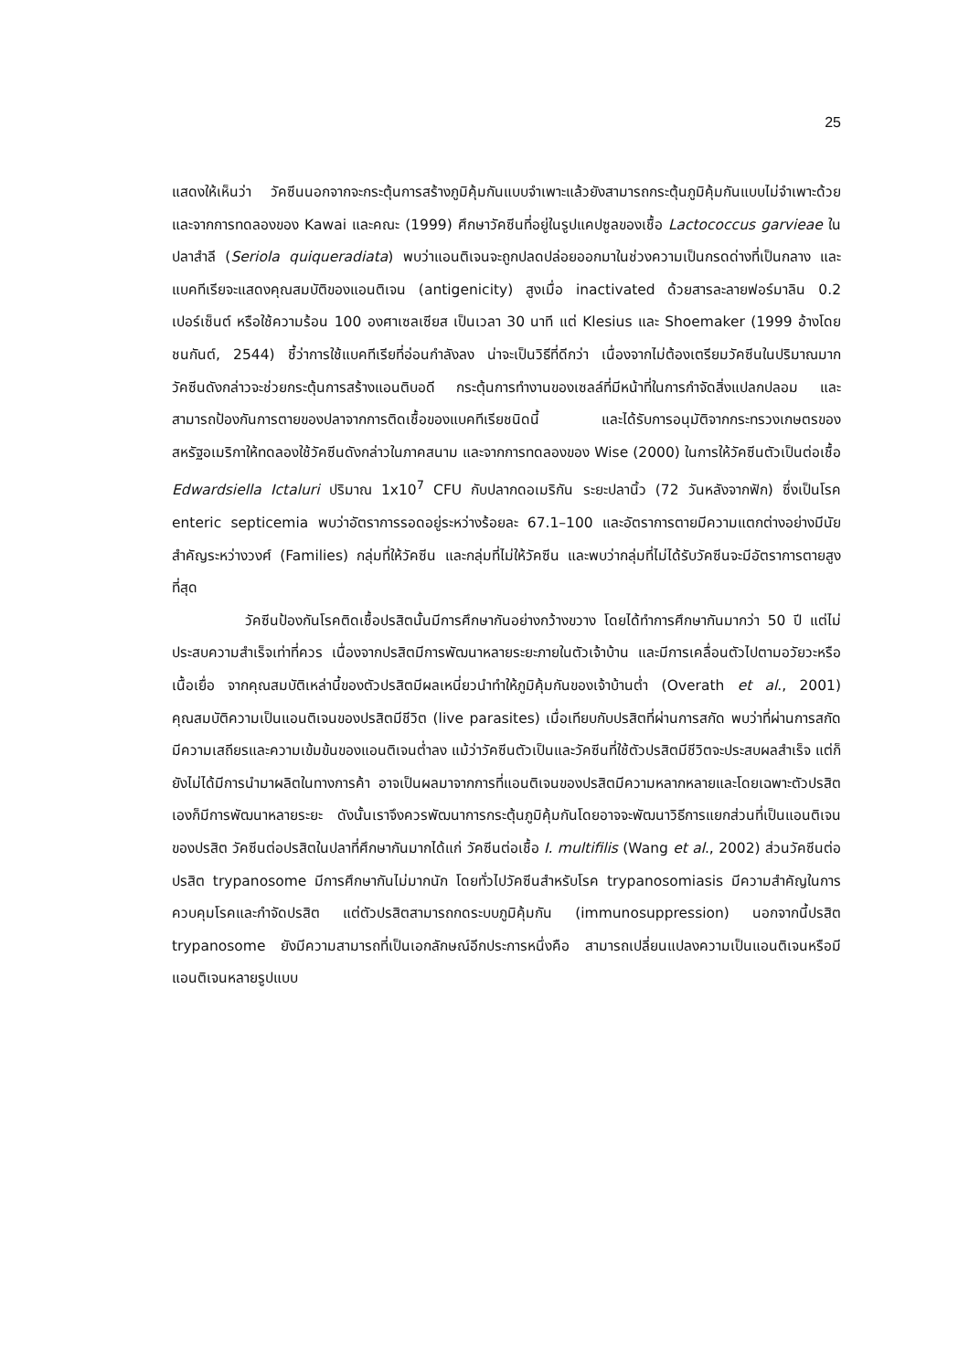25
แสดงให้เห็นว่า วัคซีนนอกจากจะกระตุ้นการสร้างภูมิคุ้มกันแบบจำเพาะแล้วยังสามารถกระตุ้นภูมิคุ้มกันแบบไม่จำเพาะด้วย และจากการทดลองของ Kawai และคณะ (1999) ศึกษาวัคซีนที่อยู่ในรูปแคปซูลของเชื้อ Lactococcus garvieae ในปลาสำลี (Seriola quiqueradiata) พบว่าแอนติเจนจะถูกปลดปล่อยออกมาในช่วงความเป็นกรดด่างที่เป็นกลาง และแบคทีเรียจะแสดงคุณสมบัติของแอนติเจน (antigenicity) สูงเมื่อ inactivated ด้วยสารละลายฟอร์มาลิน 0.2 เปอร์เซ็นต์ หรือใช้ความร้อน 100 องศาเซลเซียส เป็นเวลา 30 นาที แต่ Klesius และ Shoemaker (1999 อ้างโดย ชนกันต์, 2544) ชี้ว่าการใช้แบคทีเรียที่อ่อนกำลังลง น่าจะเป็นวิธีที่ดีกว่า เนื่องจากไม่ต้องเตรียมวัคซีนในปริมาณมาก วัคซีนดังกล่าวจะช่วยกระตุ้นการสร้างแอนติบอดี กระตุ้นการทำงานของเซลล์ที่มีหน้าที่ในการกำจัดสิ่งแปลกปลอม และสามารถป้องกันการตายของปลาจากการติดเชื้อของแบคทีเรียชนิดนี้ และได้รับการอนุมัติจากกระทรวงเกษตรของสหรัฐอเมริกาให้ทดลองใช้วัคซีนดังกล่าวในภาคสนาม และจากการทดลองของ Wise (2000) ในการให้วัคซีนตัวเป็นต่อเชื้อ Edwardsiella Ictaluri ปริมาณ 1x10<sup>7</sup> CFU กับปลากดอเมริกัน ระยะปลานิ้ว (72 วันหลังจากฟัก) ซึ่งเป็นโรค enteric septicemia พบว่าอัตราการรอดอยู่ระหว่างร้อยละ 67.1–100 และอัตราการตายมีความแตกต่างอย่างมีนัยสำคัญระหว่างวงศ์ (Families) กลุ่มที่ให้วัคซีน และกลุ่มที่ไม่ให้วัคซีน และพบว่ากลุ่มที่ไม่ได้รับวัคซีนจะมีอัตราการตายสูงที่สุด
วัคซีนป้องกันโรคติดเชื้อปรสิตนั้นมีการศึกษากันอย่างกว้างขวาง โดยได้ทำการศึกษากันมากว่า 50 ปี แต่ไม่ประสบความสำเร็จเท่าที่ควร เนื่องจากปรสิตมีการพัฒนาหลายระยะภายในตัวเจ้าบ้าน และมีการเคลื่อนตัวไปตามอวัยวะหรือเนื้อเยื่อ จากคุณสมบัติเหล่านี้ของตัวปรสิตมีผลเหนี่ยวนำทำให้ภูมิคุ้มกันของเจ้าบ้านต่ำ (Overath et al., 2001) คุณสมบัติความเป็นแอนติเจนของปรสิตมีชีวิต (live parasites) เมื่อเทียบกับปรสิตที่ผ่านการสกัด พบว่าที่ผ่านการสกัดมีความเสถียรและความเข้มข้นของแอนติเจนต่ำลง แม้ว่าวัคซีนตัวเป็นและวัคซีนที่ใช้ตัวปรสิตมีชีวิตจะประสบผลสำเร็จ แต่ก็ยังไม่ได้มีการนำมาผลิตในทางการค้า อาจเป็นผลมาจากการที่แอนติเจนของปรสิตมีความหลากหลายและโดยเฉพาะตัวปรสิตเองก็มีการพัฒนาหลายระยะ ดังนั้นเราจึงควรพัฒนาการกระตุ้นภูมิคุ้มกันโดยอาจจะพัฒนาวิธีการแยกส่วนที่เป็นแอนติเจนของปรสิต วัคซีนต่อปรสิตในปลาที่ศึกษากันมากได้แก่ วัคซีนต่อเชื้อ I. multifilis (Wang et al., 2002) ส่วนวัคซีนต่อปรสิต trypanosome มีการศึกษากันไม่มากนัก โดยทั่วไปวัคซีนสำหรับโรค trypanosomiasis มีความสำคัญในการควบคุมโรคและกำจัดปรสิต แต่ตัวปรสิตสามารถกดระบบภูมิคุ้มกัน (immunosuppression) นอกจากนี้ปรสิต trypanosome ยังมีความสามารถที่เป็นเอกลักษณ์อีกประการหนึ่งคือ สามารถเปลี่ยนแปลงความเป็นแอนติเจนหรือมีแอนติเจนหลายรูปแบบ